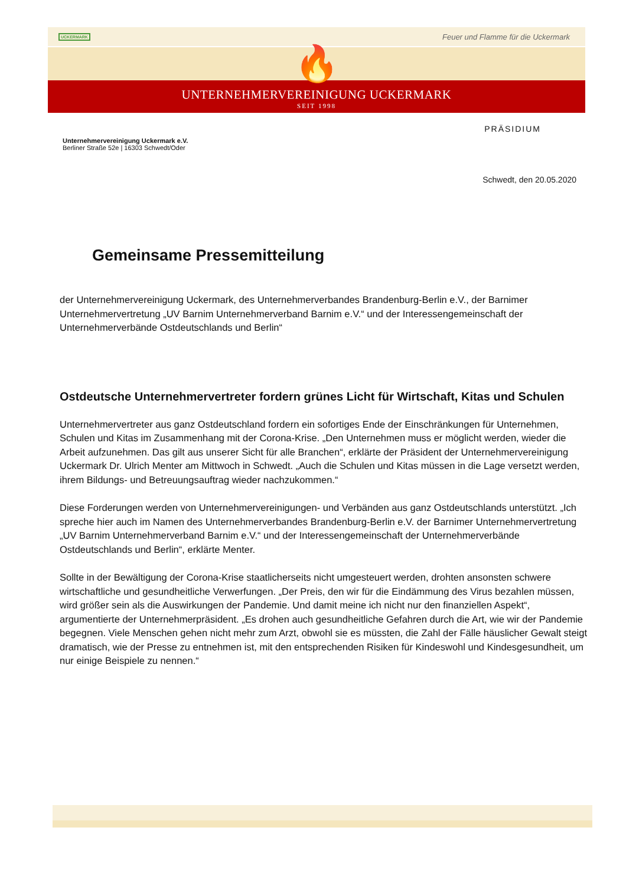UCKERMARK Feuer und Flamme für die Uckermark
🔥
UNTERNEHMERVEREINIGUNG UCKERMARK
SEIT 1998
PRÄSIDIUM
Unternehmervereinigung Uckermark e.V.
Berliner Straße 52e | 16303 Schwedt/Oder
Schwedt, den 20.05.2020
Gemeinsame Pressemitteilung
der Unternehmervereinigung Uckermark, des Unternehmerverbandes Brandenburg-Berlin e.V., der Barnimer Unternehmervertretung „UV Barnim Unternehmerverband Barnim e.V.“ und der Interessengemeinschaft der Unternehmerverbände Ostdeutschlands und Berlin“
Ostdeutsche Unternehmervertreter fordern grünes Licht für Wirtschaft, Kitas und Schulen
Unternehmervertreter aus ganz Ostdeutschland fordern ein sofortiges Ende der Einschränkungen für Unternehmen, Schulen und Kitas im Zusammenhang mit der Corona-Krise. „Den Unternehmen muss er möglicht werden, wieder die Arbeit aufzunehmen. Das gilt aus unserer Sicht für alle Branchen“, erklärte der Präsident der Unternehmervereinigung Uckermark Dr. Ulrich Menter am Mittwoch in Schwedt. „Auch die Schulen und Kitas müssen in die Lage versetzt werden, ihrem Bildungs- und Betreuungsauftrag wieder nachzukommen.“
Diese Forderungen werden von Unternehmervereinigungen- und Verbänden aus ganz Ostdeutschlands unterstützt. „Ich spreche hier auch im Namen des Unternehmerverbandes Brandenburg-Berlin e.V. der Barnimer Unternehmervertretung „UV Barnim Unternehmerverband Barnim e.V.“ und der Interessengemeinschaft der Unternehmerverbände Ostdeutschlands und Berlin“, erklärte Menter.
Sollte in der Bewältigung der Corona-Krise staatlicherseits nicht umgesteuert werden, drohten ansonsten schwere wirtschaftliche und gesundheitliche Verwerfungen. „Der Preis, den wir für die Eindämmung des Virus bezahlen müssen, wird größer sein als die Auswirkungen der Pandemie. Und damit meine ich nicht nur den finanziellen Aspekt“, argumentierte der Unternehmerpräsident. „Es drohen auch gesundheitliche Gefahren durch die Art, wie wir der Pandemie begegnen. Viele Menschen gehen nicht mehr zum Arzt, obwohl sie es müssten, die Zahl der Fälle häuslicher Gewalt steigt dramatisch, wie der Presse zu entnehmen ist, mit den entsprechenden Risiken für Kindeswohl und Kindesgesundheit, um nur einige Beispiele zu nennen.“